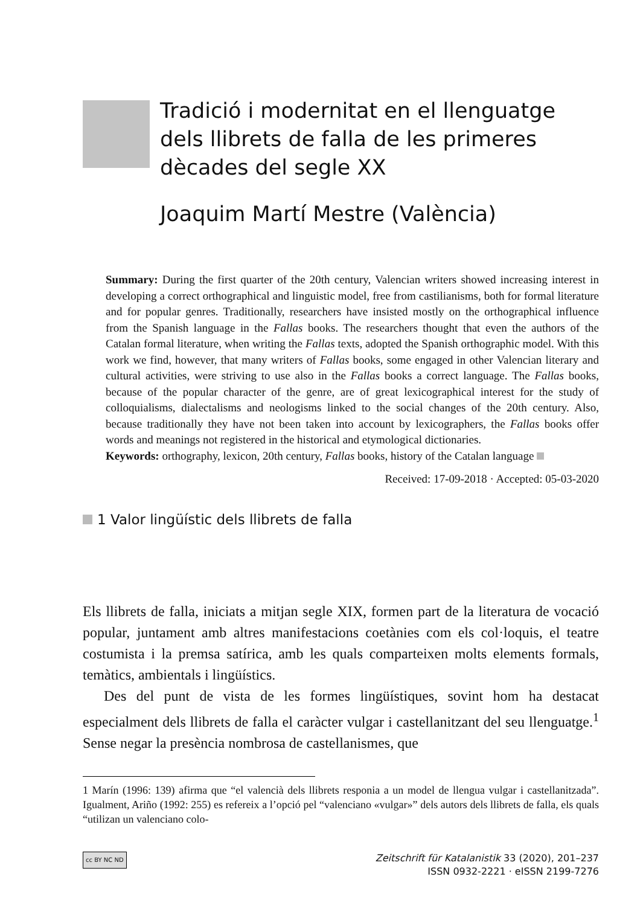Tradició i modernitat en el llenguatge dels llibrets de falla de les primeres dècades del segle XX
Joaquim Martí Mestre (València)
Summary: During the first quarter of the 20th century, Valencian writers showed increasing interest in developing a correct orthographical and linguistic model, free from castilianisms, both for formal literature and for popular genres. Traditionally, researchers have insisted mostly on the orthographical influence from the Spanish language in the Fallas books. The researchers thought that even the authors of the Catalan formal literature, when writing the Fallas texts, adopted the Spanish orthographic model. With this work we find, however, that many writers of Fallas books, some engaged in other Valencian literary and cultural activities, were striving to use also in the Fallas books a correct language. The Fallas books, because of the popular character of the genre, are of great lexicographical interest for the study of colloquialisms, dialectalisms and neologisms linked to the social changes of the 20th century. Also, because traditionally they have not been taken into account by lexicographers, the Fallas books offer words and meanings not registered in the historical and etymological dictionaries.
Keywords: orthography, lexicon, 20th century, Fallas books, history of the Catalan language
Received: 17-09-2018 · Accepted: 05-03-2020
1 Valor lingüístic dels llibrets de falla
Els llibrets de falla, iniciats a mitjan segle XIX, formen part de la literatura de vocació popular, juntament amb altres manifestacions coetànies com els col·loquis, el teatre costumista i la premsa satírica, amb les quals comparteixen molts elements formals, temàtics, ambientals i lingüístics.
Des del punt de vista de les formes lingüístiques, sovint hom ha destacat especialment dels llibrets de falla el caràcter vulgar i castellanitzant del seu llenguatge.<sup>1</sup> Sense negar la presència nombrosa de castellanismes, que
1 Marín (1996: 139) afirma que “el valencià dels llibrets responia a un model de llengua vulgar i castellanitzada”. Igualment, Ariño (1992: 255) es refereix a l’opció pel “valenciano «vulgar»” dels autors dels llibrets de falla, els quals “utilizan un valenciano colo-
cc BY NC ND Zeitschrift für Katalanistik 33 (2020), 201–237
ISSN 0932-2221 · eISSN 2199-7276